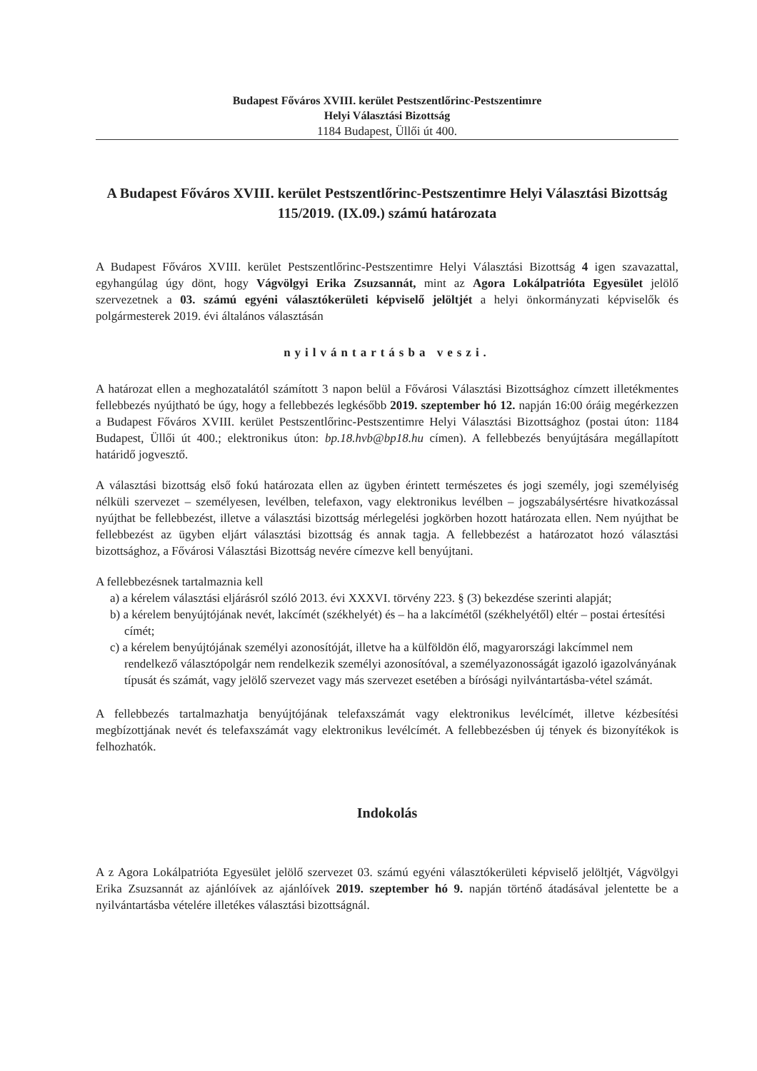Budapest Főváros XVIII. kerület Pestszentlőrinc-Pestszentimre
Helyi Választási Bizottság
1184 Budapest, Üllői út 400.
A Budapest Főváros XVIII. kerület Pestszentlőrinc-Pestszentimre Helyi Választási Bizottság 115/2019. (IX.09.) számú határozata
A Budapest Főváros XVIII. kerület Pestszentlőrinc-Pestszentimre Helyi Választási Bizottság 4 igen szavazattal, egyhangúlag úgy dönt, hogy Vágvölgyi Erika Zsuzsannát, mint az Agora Lokálpatrióta Egyesület jelölő szervezetnek a 03. számú egyéni választókerületi képviselő jelöltjét a helyi önkormányzati képviselők és polgármesterek 2019. évi általános választásán
nyilvántartásba veszi.
A határozat ellen a meghozatalától számított 3 napon belül a Fővárosi Választási Bizottsághoz címzett illetékmentes fellebbezés nyújtható be úgy, hogy a fellebbezés legkésőbb 2019. szeptember hó 12. napján 16:00 óráig megérkezzen a Budapest Főváros XVIII. kerület Pestszentlőrinc-Pestszentimre Helyi Választási Bizottsághoz (postai úton: 1184 Budapest, Üllői út 400.; elektronikus úton: bp.18.hvb@bp18.hu címen). A fellebbezés benyújtására megállapított határidő jogvesztő.
A választási bizottság első fokú határozata ellen az ügyben érintett természetes és jogi személy, jogi személyiség nélküli szervezet – személyesen, levélben, telefaxon, vagy elektronikus levélben – jogszabálysértésre hivatkozással nyújthat be fellebbezést, illetve a választási bizottság mérlegelési jogkörben hozott határozata ellen. Nem nyújthat be fellebbezést az ügyben eljárt választási bizottság és annak tagja. A fellebbezést a határozatot hozó választási bizottsághoz, a Fővárosi Választási Bizottság nevére címezve kell benyújtani.
A fellebbezésnek tartalmaznia kell
a) a kérelem választási eljárásról szóló 2013. évi XXXVI. törvény 223. § (3) bekezdése szerinti alapját;
b) a kérelem benyújtójának nevét, lakcímét (székhelyét) és – ha a lakcímétől (székhelyétől) eltér – postai értesítési címét;
c) a kérelem benyújtójának személyi azonosítóját, illetve ha a külföldön élő, magyarországi lakcímmel nem rendelkező választópolgár nem rendelkezik személyi azonosítóval, a személyazonosságát igazoló igazolványának típusát és számát, vagy jelölő szervezet vagy más szervezet esetében a bírósági nyilvántartásba-vétel számát.
A fellebbezés tartalmazhatja benyújtójának telefaxszámát vagy elektronikus levélcímét, illetve kézbesítési megbízottjának nevét és telefaxszámát vagy elektronikus levélcímét. A fellebbezésben új tények és bizonyítékok is felhozhatók.
Indokolás
A z Agora Lokálpatrióta Egyesület jelölő szervezet 03. számú egyéni választókerületi képviselő jelöltjét, Vágvölgyi Erika Zsuzsannát az ajánlóívek az ajánlóívek 2019. szeptember hó 9. napján történő átadásával jelentette be a nyilvántartásba vételére illetékes választási bizottságnál.